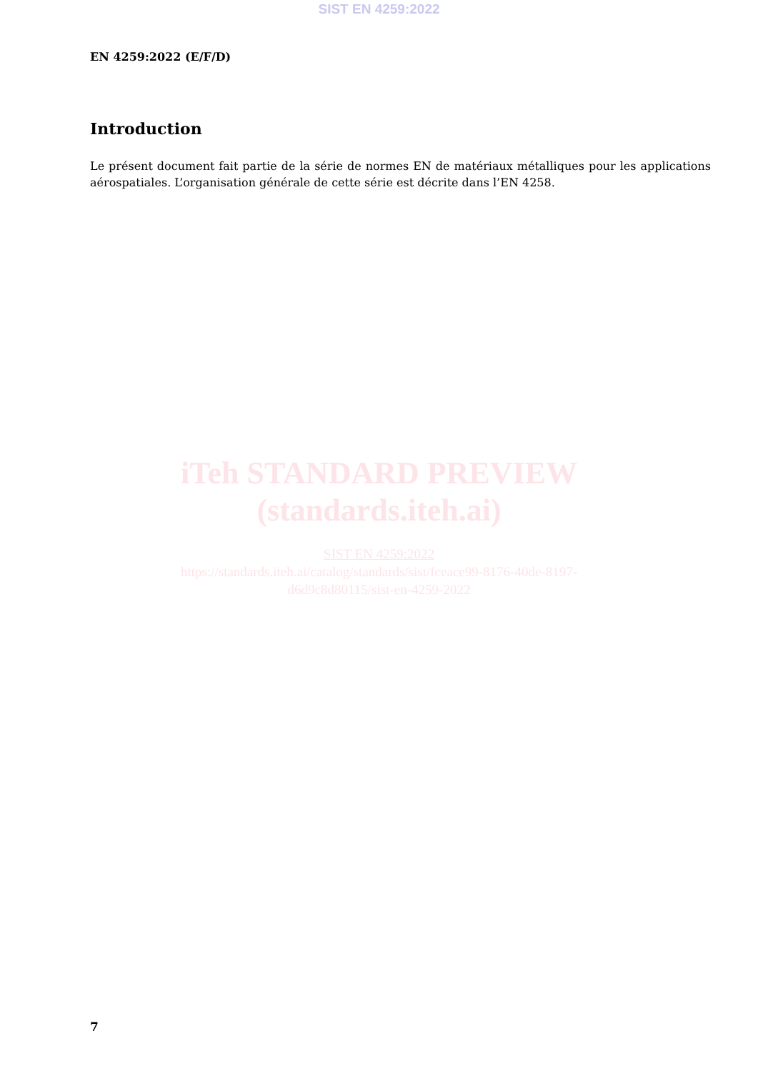SIST EN 4259:2022
EN 4259:2022 (E/F/D)
Introduction
Le présent document fait partie de la série de normes EN de matériaux métalliques pour les applications aérospatiales. L’organisation générale de cette série est décrite dans l’EN 4258.
iTeh STANDARD PREVIEW
(standards.iteh.ai)
SIST EN 4259:2022
https://standards.iteh.ai/catalog/standards/sist/fceace99-8176-40de-8197-
d6d9c8d80115/sist-en-4259-2022
7